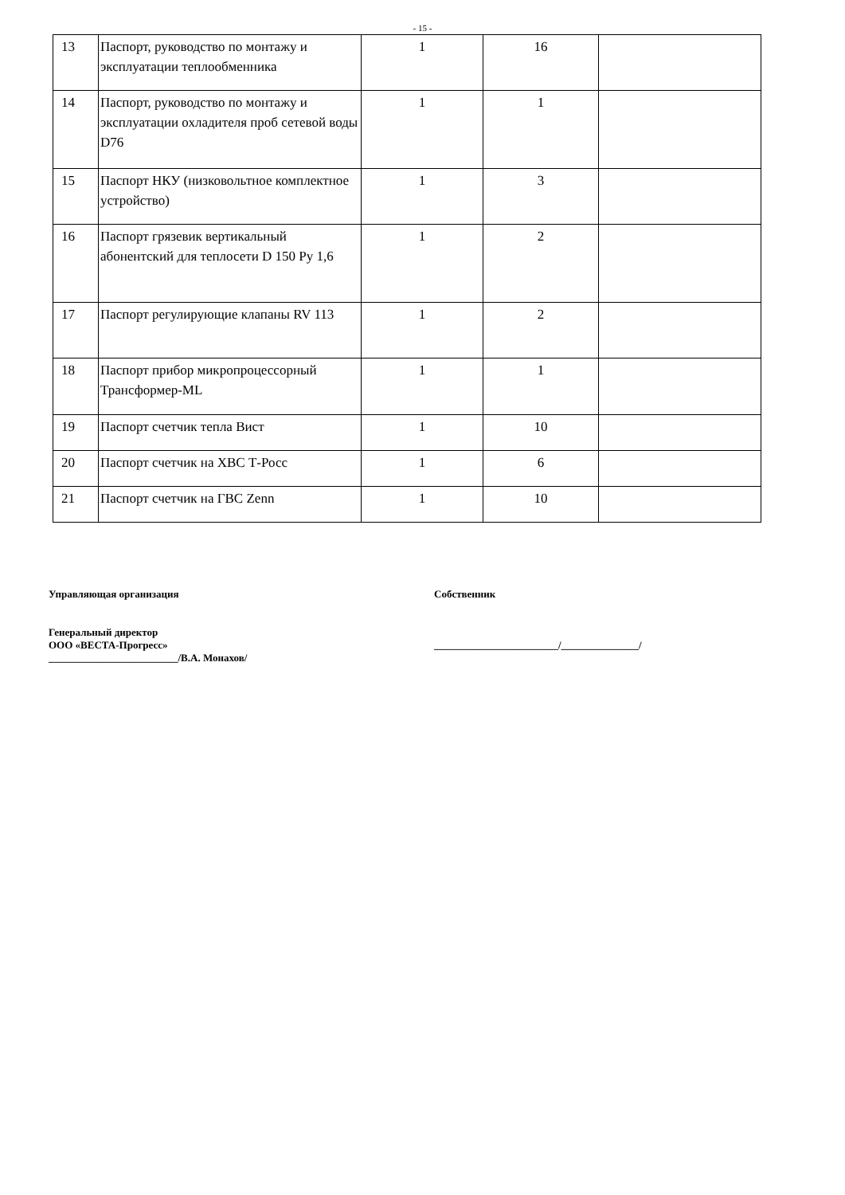- 15 -
| 13 | Паспорт, руководство по монтажу и эксплуатации теплообменника | 1 | 16 | |
| 14 | Паспорт, руководство по монтажу и эксплуатации охладителя проб сетевой воды D76 | 1 | 1 | |
| 15 | Паспорт НКУ (низковольтное комплектное устройство) | 1 | 3 | |
| 16 | Паспорт грязевик вертикальный абонентский для теплосети D 150 Ру 1,6 | 1 | 2 | |
| 17 | Паспорт регулирующие клапаны RV 113 | 1 | 2 | |
| 18 | Паспорт прибор микропроцессорный Трансформер-ML | 1 | 1 | |
| 19 | Паспорт счетчик тепла Вист | 1 | 10 | |
| 20 | Паспорт счетчик на ХВС Т-Росс | 1 | 6 | |
| 21 | Паспорт счетчик на ГВС Zenn | 1 | 10 | |
Управляющая организация
Генеральный директор
ООО «ВЕСТА-Прогресс»
_________________________/В.А. Монахов/
Собственник
________________________/_______________/